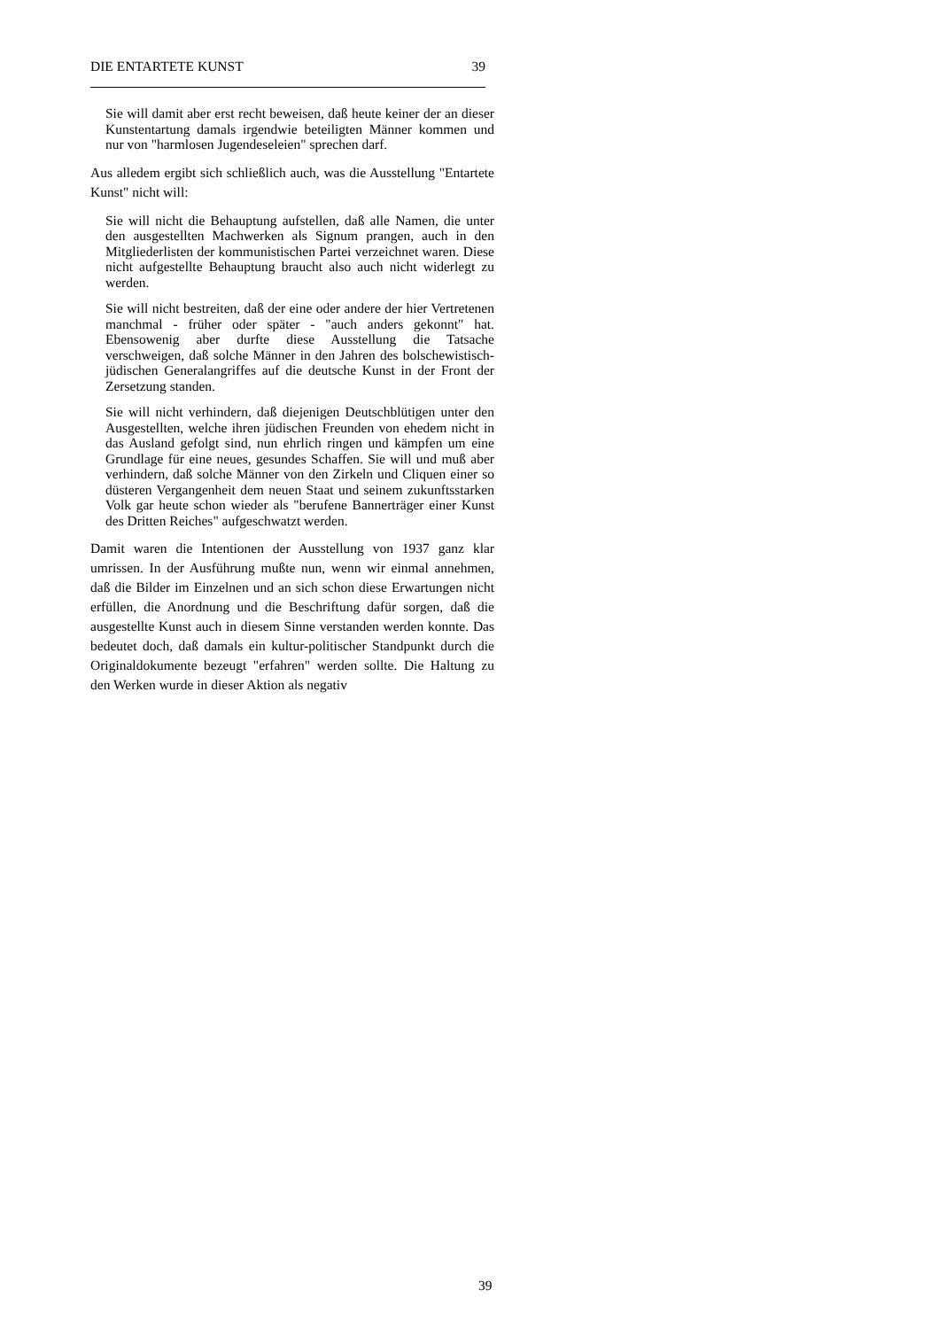DIE ENTARTETE KUNST 39
Sie will damit aber erst recht beweisen, daß heute keiner der an dieser Kunstentartung damals irgendwie beteiligten Männer kommen und nur von "harmlosen Jugendeseleien" sprechen darf.
Aus alledem ergibt sich schließlich auch, was die Ausstellung "Entartete Kunst" nicht will:
Sie will nicht die Behauptung aufstellen, daß alle Namen, die unter den ausgestellten Machwerken als Signum prangen, auch in den Mitgliederlisten der kommunistischen Partei verzeichnet waren. Diese nicht aufgestellte Behauptung braucht also auch nicht widerlegt zu werden.
Sie will nicht bestreiten, daß der eine oder andere der hier Vertretenen manchmal - früher oder später - "auch anders gekonnt" hat. Ebensowenig aber durfte diese Ausstellung die Tatsache verschweigen, daß solche Männer in den Jahren des bolschewistisch-jüdischen Generalangriffes auf die deutsche Kunst in der Front der Zersetzung standen.
Sie will nicht verhindern, daß diejenigen Deutschblütigen unter den Ausgestellten, welche ihren jüdischen Freunden von ehedem nicht in das Ausland gefolgt sind, nun ehrlich ringen und kämpfen um eine Grundlage für eine neues, gesundes Schaffen. Sie will und muß aber verhindern, daß solche Männer von den Zirkeln und Cliquen einer so düsteren Vergangenheit dem neuen Staat und seinem zukunftsstarken Volk gar heute schon wieder als "berufene Bannerträger einer Kunst des Dritten Reiches" aufgeschwatzt werden.
Damit waren die Intentionen der Ausstellung von 1937 ganz klar umrissen. In der Ausführung mußte nun, wenn wir einmal annehmen, daß die Bilder im Einzelnen und an sich schon diese Erwartungen nicht erfüllen, die Anordnung und die Beschriftung dafür sorgen, daß die ausgestellte Kunst auch in diesem Sinne verstanden werden konnte. Das bedeutet doch, daß damals ein kultur-politischer Standpunkt durch die Originaldokumente bezeugt "erfahren" werden sollte. Die Haltung zu den Werken wurde in dieser Aktion als negativ
39